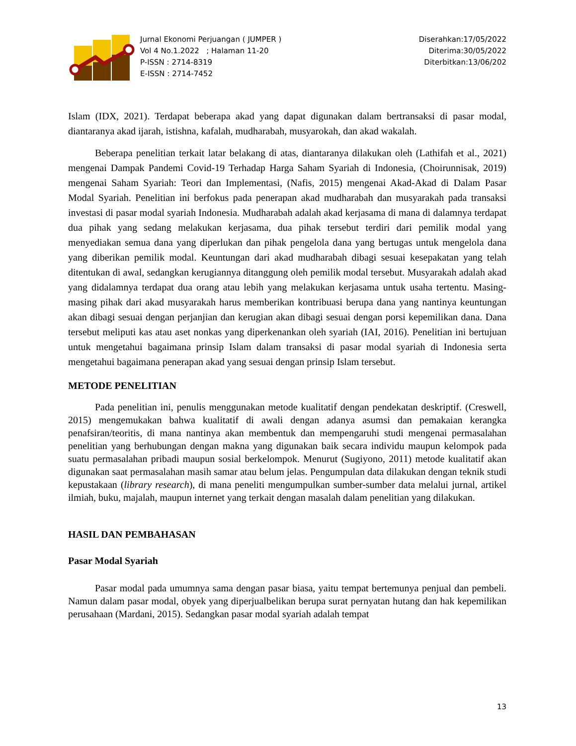Jurnal Ekonomi Perjuangan ( JUMPER )
Vol 4 No.1.2022 ; Halaman 11-20
P-ISSN : 2714-8319
E-ISSN : 2714-7452
Diserahkan:17/05/2022
Diterima:30/05/2022
Diterbitkan:13/06/202
Islam (IDX, 2021). Terdapat beberapa akad yang dapat digunakan dalam bertransaksi di pasar modal, diantaranya akad ijarah, istishna, kafalah, mudharabah, musyarokah, dan akad wakalah.
Beberapa penelitian terkait latar belakang di atas, diantaranya dilakukan oleh (Lathifah et al., 2021) mengenai Dampak Pandemi Covid-19 Terhadap Harga Saham Syariah di Indonesia, (Choirunnisak, 2019) mengenai Saham Syariah: Teori dan Implementasi, (Nafis, 2015) mengenai Akad-Akad di Dalam Pasar Modal Syariah. Penelitian ini berfokus pada penerapan akad mudharabah dan musyarakah pada transaksi investasi di pasar modal syariah Indonesia. Mudharabah adalah akad kerjasama di mana di dalamnya terdapat dua pihak yang sedang melakukan kerjasama, dua pihak tersebut terdiri dari pemilik modal yang menyediakan semua dana yang diperlukan dan pihak pengelola dana yang bertugas untuk mengelola dana yang diberikan pemilik modal. Keuntungan dari akad mudharabah dibagi sesuai kesepakatan yang telah ditentukan di awal, sedangkan kerugiannya ditanggung oleh pemilik modal tersebut. Musyarakah adalah akad yang didalamnya terdapat dua orang atau lebih yang melakukan kerjasama untuk usaha tertentu. Masing-masing pihak dari akad musyarakah harus memberikan kontribuasi berupa dana yang nantinya keuntungan akan dibagi sesuai dengan perjanjian dan kerugian akan dibagi sesuai dengan porsi kepemilikan dana. Dana tersebut meliputi kas atau aset nonkas yang diperkenankan oleh syariah (IAI, 2016). Penelitian ini bertujuan untuk mengetahui bagaimana prinsip Islam dalam transaksi di pasar modal syariah di Indonesia serta mengetahui bagaimana penerapan akad yang sesuai dengan prinsip Islam tersebut.
METODE PENELITIAN
Pada penelitian ini, penulis menggunakan metode kualitatif dengan pendekatan deskriptif. (Creswell, 2015) mengemukakan bahwa kualitatif di awali dengan adanya asumsi dan pemakaian kerangka penafsiran/teoritis, di mana nantinya akan membentuk dan mempengaruhi studi mengenai permasalahan penelitian yang berhubungan dengan makna yang digunakan baik secara individu maupun kelompok pada suatu permasalahan pribadi maupun sosial berkelompok. Menurut (Sugiyono, 2011) metode kualitatif akan digunakan saat permasalahan masih samar atau belum jelas. Pengumpulan data dilakukan dengan teknik studi kepustakaan (library research), di mana peneliti mengumpulkan sumber-sumber data melalui jurnal, artikel ilmiah, buku, majalah, maupun internet yang terkait dengan masalah dalam penelitian yang dilakukan.
HASIL DAN PEMBAHASAN
Pasar Modal Syariah
Pasar modal pada umumnya sama dengan pasar biasa, yaitu tempat bertemunya penjual dan pembeli. Namun dalam pasar modal, obyek yang diperjualbelikan berupa surat pernyatan hutang dan hak kepemilikan perusahaan (Mardani, 2015). Sedangkan pasar modal syariah adalah tempat
13